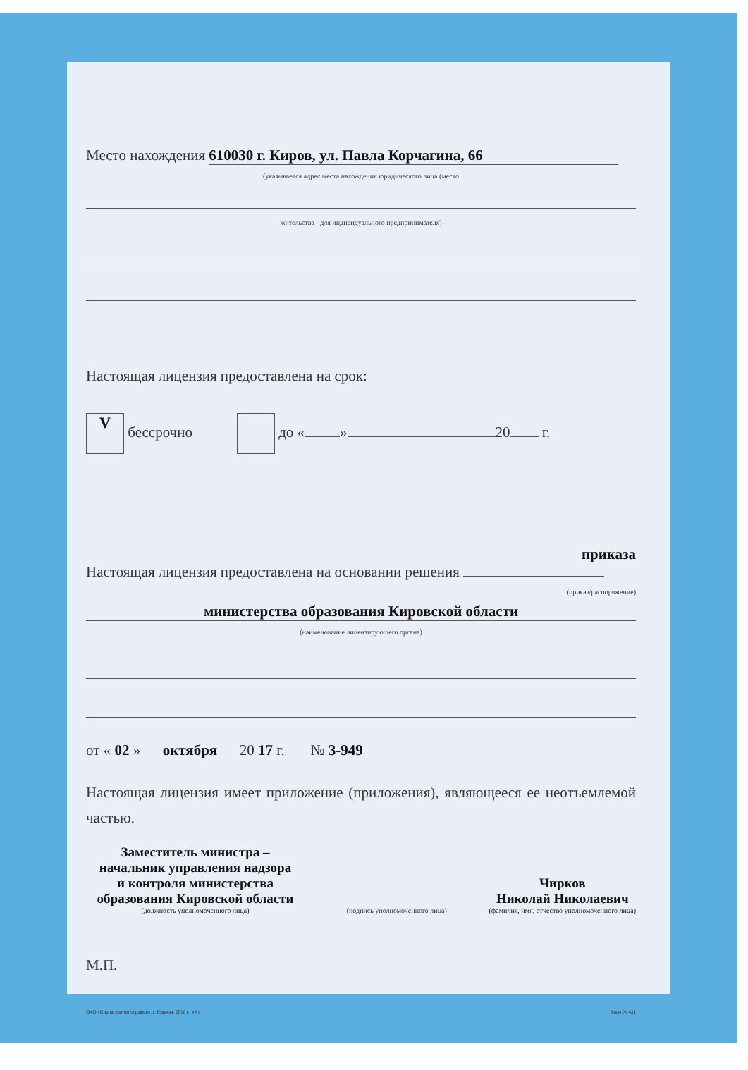Место нахождения 610030 г. Киров, ул. Павла Корчагина, 66
(указывается адрес места нахождения юридического лица (место
жительства - для индивидуального предпринимателя)
Настоящая лицензия предоставлена на срок:
V бессрочно до « » 20 г.
приказа
Настоящая лицензия предоставлена на основании решения
(приказ/распоряжение)
министерства образования Кировской области
(наименование лицензирующего органа)
от « 02 » октября 20 17 г. № 3-949
Настоящая лицензия имеет приложение (приложения), являющееся ее неотъемлемой частью.
Заместитель министра –
начальник управления надзора
и контроля министерства
образования Кировской области
(должность уполномоченного лица)
(подпись уполномоченного лица)
Чирков
Николай Николаевич
(фамилия, имя, отчество уполномоченного лица)
М.П.
ОАО «Кировская типография», г. Киржач, 2016 г., «А» Заказ № 431